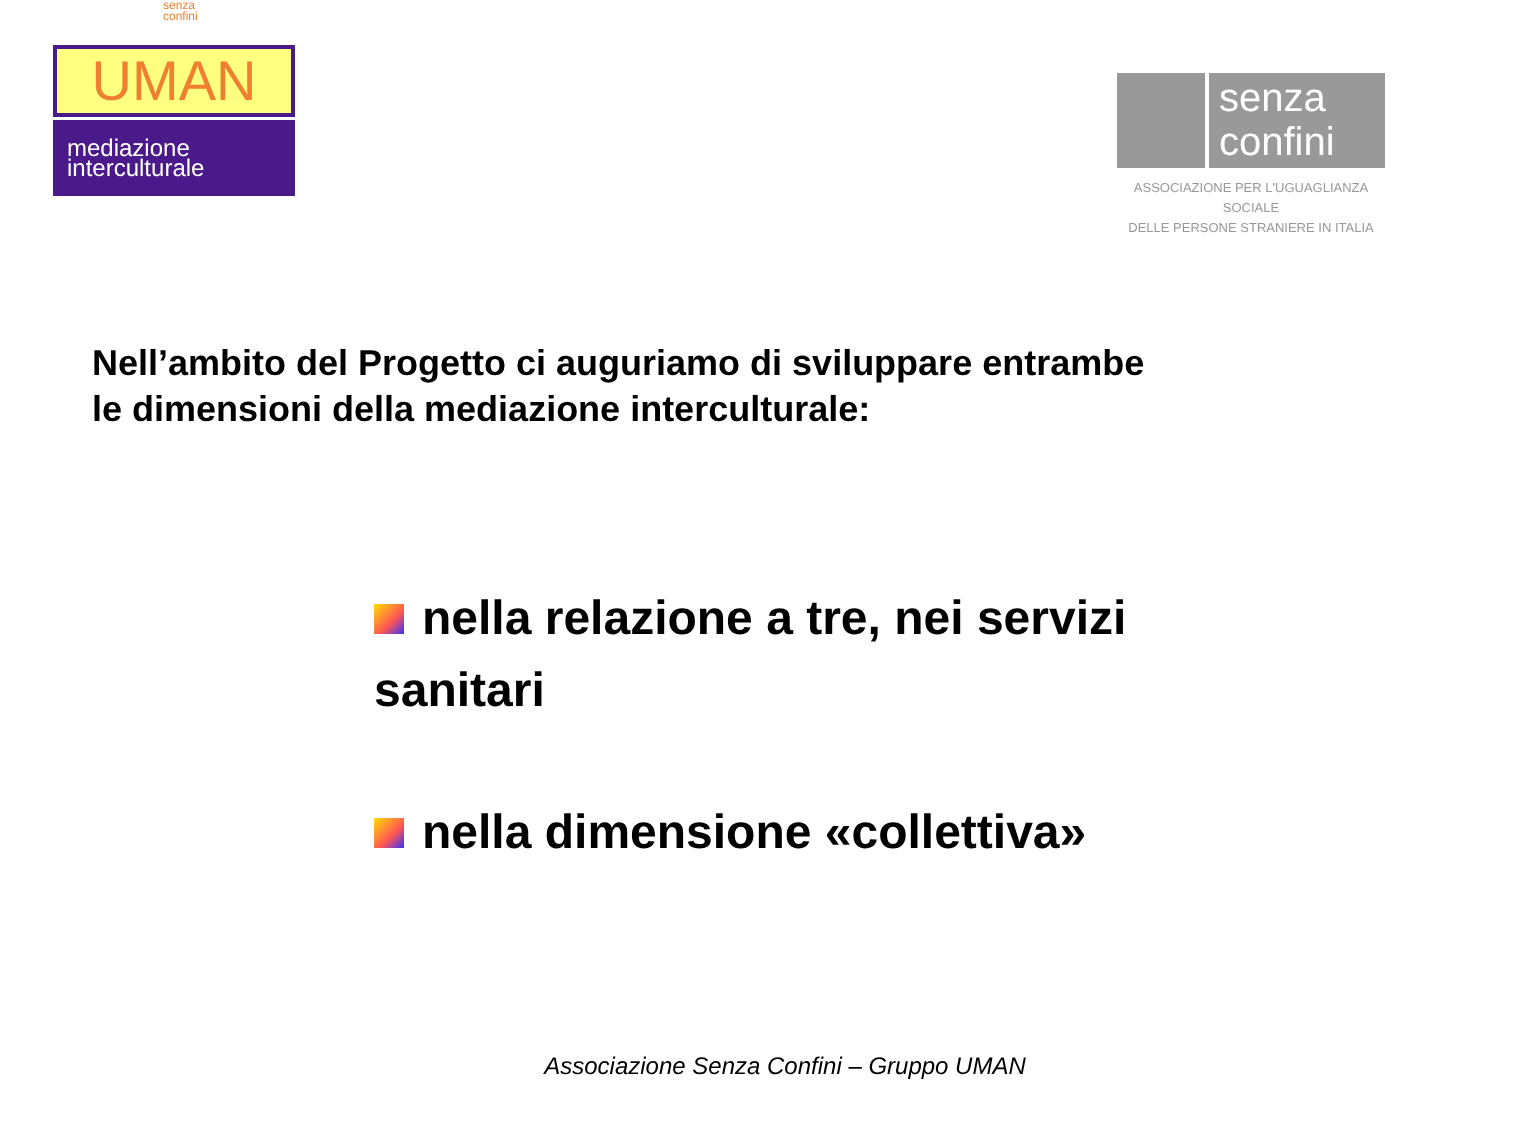senza
confini
UMAN
mediazione
interculturale
senza
confini
ASSOCIAZIONE PER L'UGUAGLIANZA SOCIALE
DELLE PERSONE STRANIERE IN ITALIA
Nell’ambito del Progetto ci auguriamo di sviluppare entrambe
le dimensioni della mediazione interculturale:
nella relazione a tre, nei servizi sanitari
nella dimensione «collettiva»
Associazione Senza Confini – Gruppo UMAN